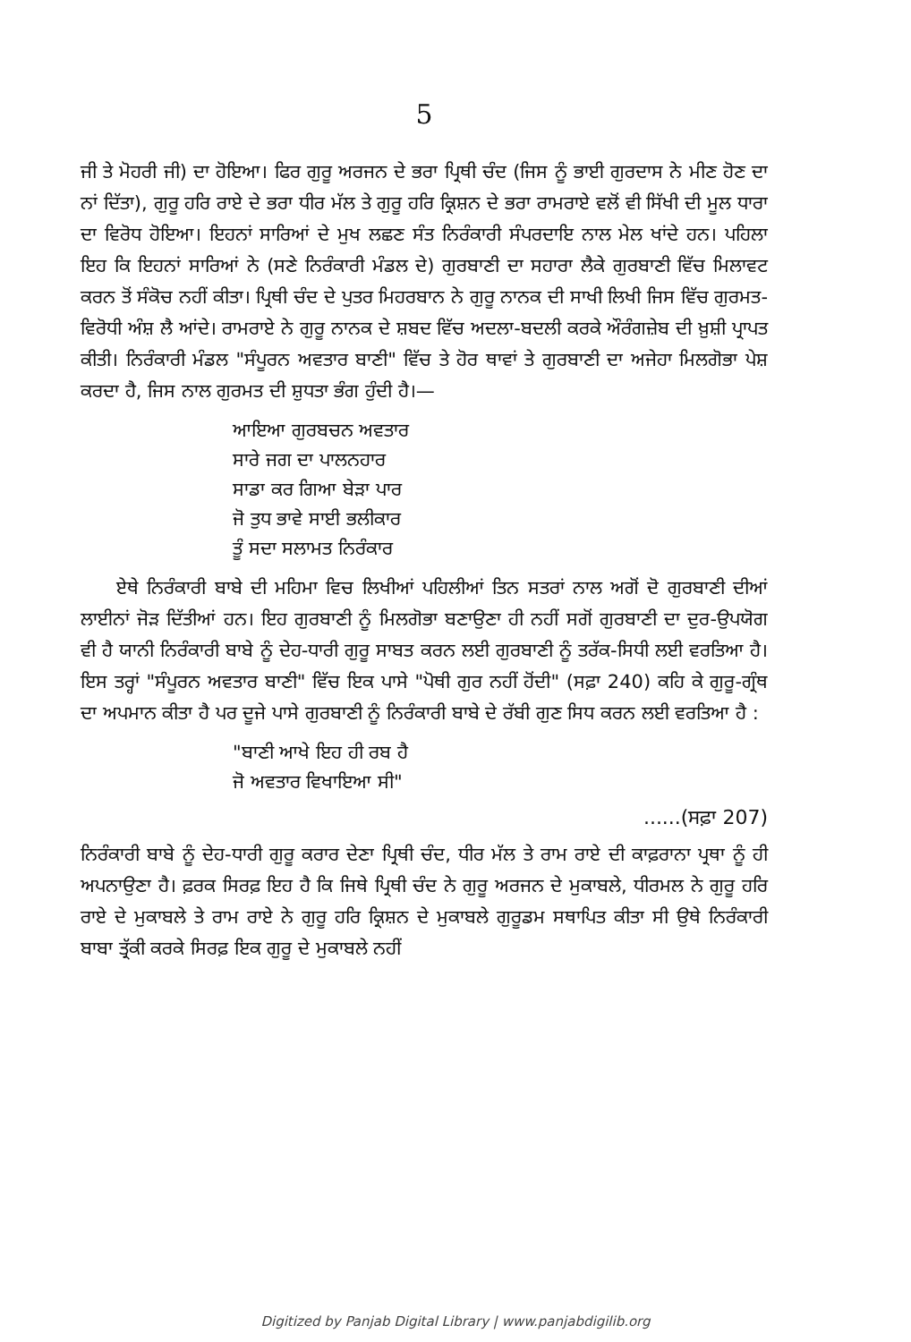5
ਜੀ ਤੇ ਮੋਹਰੀ ਜੀ) ਦਾ ਹੋਇਆ। ਫਿਰ ਗੁਰੂ ਅਰਜਨ ਦੇ ਭਰਾ ਪ੍ਰਿਥੀ ਚੰਦ (ਜਿਸ ਨੂੰ ਭਾਈ ਗੁਰਦਾਸ ਨੇ ਮੀਣ ਹੋਣ ਦਾ ਨਾਂ ਦਿੱਤਾ), ਗੁਰੂ ਹਰਿ ਰਾਏ ਦੇ ਭਰਾ ਧੀਰ ਮੱਲ ਤੇ ਗੁਰੂ ਹਰਿ ਕ੍ਰਿਸ਼ਨ ਦੇ ਭਰਾ ਰਾਮਰਾਏ ਵਲੋਂ ਵੀ ਸਿੱਖੀ ਦੀ ਮੂਲ ਧਾਰਾ ਦਾ ਵਿਰੋਧ ਹੋਇਆ। ਇਹਨਾਂ ਸਾਰਿਆਂ ਦੇ ਮੁਖ ਲਛਣ ਸੰਤ ਨਿਰੰਕਾਰੀ ਸੰਪਰਦਾਇ ਨਾਲ ਮੇਲ ਖਾਂਦੇ ਹਨ। ਪਹਿਲਾ ਇਹ ਕਿ ਇਹਨਾਂ ਸਾਰਿਆਂ ਨੇ (ਸਣੇ ਨਿਰੰਕਾਰੀ ਮੰਡਲ ਦੇ) ਗੁਰਬਾਣੀ ਦਾ ਸਹਾਰਾ ਲੈਕੇ ਗੁਰਬਾਣੀ ਵਿੱਚ ਮਿਲਾਵਟ ਕਰਨ ਤੋਂ ਸੰਕੋਚ ਨਹੀਂ ਕੀਤਾ। ਪ੍ਰਿਥੀ ਚੰਦ ਦੇ ਪੁਤਰ ਮਿਹਰਬਾਨ ਨੇ ਗੁਰੂ ਨਾਨਕ ਦੀ ਸਾਖੀ ਲਿਖੀ ਜਿਸ ਵਿੱਚ ਗੁਰਮਤ-ਵਿਰੋਧੀ ਅੰਸ਼ ਲੈ ਆਂਦੇ। ਰਾਮਰਾਏ ਨੇ ਗੁਰੂ ਨਾਨਕ ਦੇ ਸ਼ਬਦ ਵਿੱਚ ਅਦਲਾ-ਬਦਲੀ ਕਰਕੇ ਔਰੰਗਜ਼ੇਬ ਦੀ ਖ਼ੁਸ਼ੀ ਪ੍ਰਾਪਤ ਕੀਤੀ। ਨਿਰੰਕਾਰੀ ਮੰਡਲ "ਸੰਪੂਰਨ ਅਵਤਾਰ ਬਾਣੀ" ਵਿੱਚ ਤੇ ਹੋਰ ਥਾਵਾਂ ਤੇ ਗੁਰਬਾਣੀ ਦਾ ਅਜੇਹਾ ਮਿਲਗੋਭਾ ਪੇਸ਼ ਕਰਦਾ ਹੈ, ਜਿਸ ਨਾਲ ਗੁਰਮਤ ਦੀ ਸ਼ੁਧਤਾ ਭੰਗ ਹੁੰਦੀ ਹੈ।—
ਆਇਆ ਗੁਰਬਚਨ ਅਵਤਾਰ
ਸਾਰੇ ਜਗ ਦਾ ਪਾਲਨਹਾਰ
ਸਾਡਾ ਕਰ ਗਿਆ ਬੇੜਾ ਪਾਰ
ਜੋ ਤੁਧ ਭਾਵੇ ਸਾਈ ਭਲੀਕਾਰ
ਤੂੰ ਸਦਾ ਸਲਾਮਤ ਨਿਰੰਕਾਰ
ਏਥੇ ਨਿਰੰਕਾਰੀ ਬਾਬੇ ਦੀ ਮਹਿਮਾ ਵਿਚ ਲਿਖੀਆਂ ਪਹਿਲੀਆਂ ਤਿਨ ਸਤਰਾਂ ਨਾਲ ਅਗੋਂ ਦੋ ਗੁਰਬਾਣੀ ਦੀਆਂ ਲਾਈਨਾਂ ਜੋੜ ਦਿੱਤੀਆਂ ਹਨ। ਇਹ ਗੁਰਬਾਣੀ ਨੂੰ ਮਿਲਗੋਭਾ ਬਣਾਉਣਾ ਹੀ ਨਹੀਂ ਸਗੋਂ ਗੁਰਬਾਣੀ ਦਾ ਦੁਰ-ਉਪਯੋਗ ਵੀ ਹੈ ਯਾਨੀ ਨਿਰੰਕਾਰੀ ਬਾਬੇ ਨੂੰ ਦੇਹ-ਧਾਰੀ ਗੁਰੂ ਸਾਬਤ ਕਰਨ ਲਈ ਗੁਰਬਾਣੀ ਨੂੰ ਤਰੱਕ-ਸਿਧੀ ਲਈ ਵਰਤਿਆ ਹੈ। ਇਸ ਤਰ੍ਹਾਂ "ਸੰਪੂਰਨ ਅਵਤਾਰ ਬਾਣੀ" ਵਿੱਚ ਇਕ ਪਾਸੇ "ਪੋਥੀ ਗੁਰ ਨਹੀਂ ਹੋਂਦੀ" (ਸਫ਼ਾ 240) ਕਹਿ ਕੇ ਗੁਰੂ-ਗ੍ਰੰਥ ਦਾ ਅਪਮਾਨ ਕੀਤਾ ਹੈ ਪਰ ਦੂਜੇ ਪਾਸੇ ਗੁਰਬਾਣੀ ਨੂੰ ਨਿਰੰਕਾਰੀ ਬਾਬੇ ਦੇ ਰੱਬੀ ਗੁਣ ਸਿਧ ਕਰਨ ਲਈ ਵਰਤਿਆ ਹੈ :
"ਬਾਣੀ ਆਖੇ ਇਹ ਹੀ ਰਬ ਹੈ
ਜੋ ਅਵਤਾਰ ਵਿਖਾਇਆ ਸੀ"
......(ਸਫ਼ਾ 207)
ਨਿਰੰਕਾਰੀ ਬਾਬੇ ਨੂੰ ਦੇਹ-ਧਾਰੀ ਗੁਰੂ ਕਰਾਰ ਦੇਣਾ ਪ੍ਰਿਥੀ ਚੰਦ, ਧੀਰ ਮੱਲ ਤੇ ਰਾਮ ਰਾਏ ਦੀ ਕਾਫ਼ਰਾਨਾ ਪ੍ਰਥਾ ਨੂੰ ਹੀ ਅਪਨਾਉਣਾ ਹੈ। ਫ਼ਰਕ ਸਿਰਫ਼ ਇਹ ਹੈ ਕਿ ਜਿਥੇ ਪ੍ਰਿਥੀ ਚੰਦ ਨੇ ਗੁਰੂ ਅਰਜਨ ਦੇ ਮੁਕਾਬਲੇ, ਧੀਰਮਲ ਨੇ ਗੁਰੂ ਹਰਿ ਰਾਏ ਦੇ ਮੁਕਾਬਲੇ ਤੇ ਰਾਮ ਰਾਏ ਨੇ ਗੁਰੂ ਹਰਿ ਕ੍ਰਿਸ਼ਨ ਦੇ ਮੁਕਾਬਲੇ ਗੁਰੂਡਮ ਸਥਾਪਿਤ ਕੀਤਾ ਸੀ ਉਥੇ ਨਿਰੰਕਾਰੀ ਬਾਬਾ ਤ੍ਰੱਕੀ ਕਰਕੇ ਸਿਰਫ਼ ਇਕ ਗੁਰੂ ਦੇ ਮੁਕਾਬਲੇ ਨਹੀਂ
Digitized by Panjab Digital Library | www.panjabdigilib.org